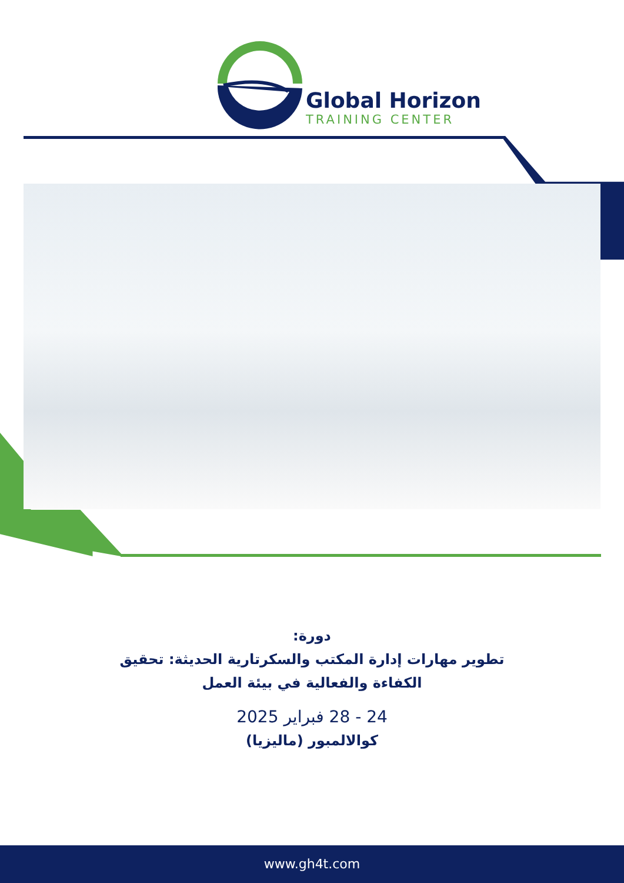Global Horizon
TRAINING CENTER
دورة:
تطوير مهارات إدارة المكتب والسكرتارية الحديثة: تحقيق
الكفاءة والفعالية في بيئة العمل
24 - 28 فبراير 2025
كوالالمبور (ماليزيا)
www.gh4t.com